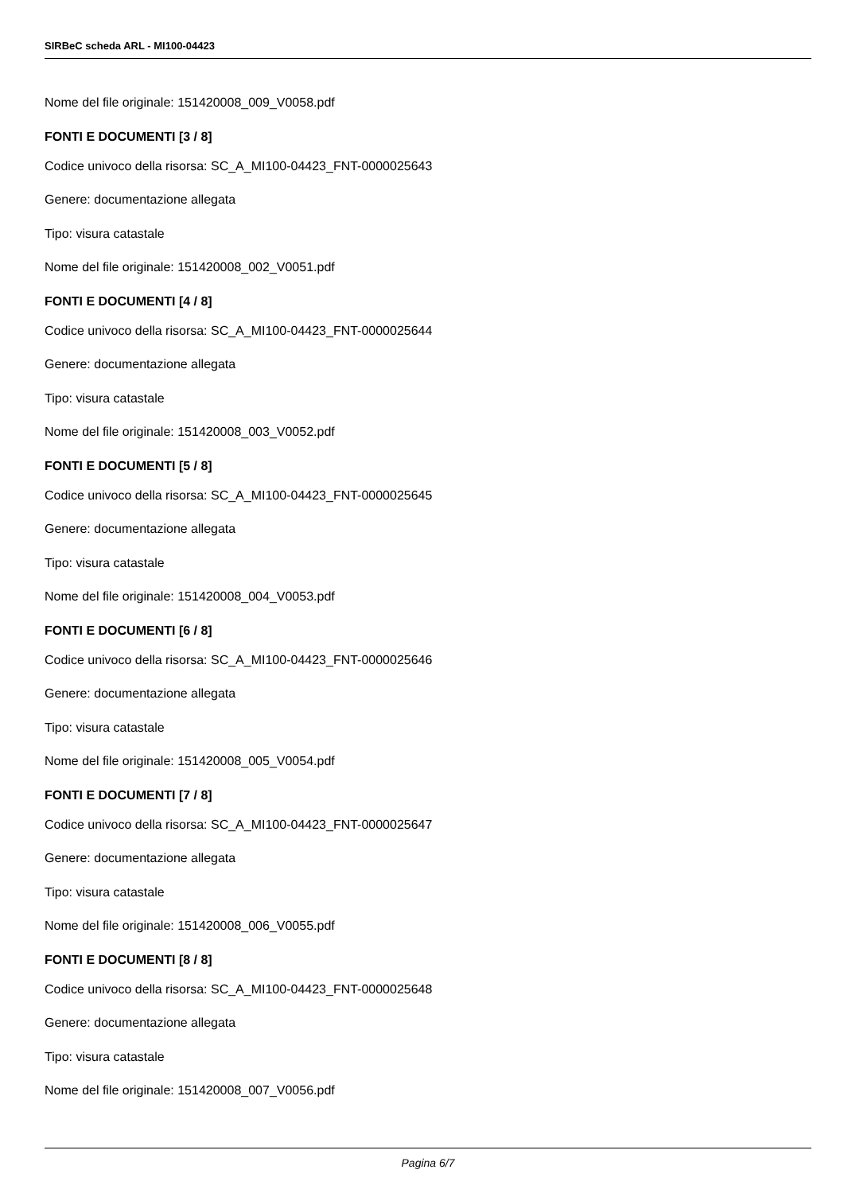SIRBeC scheda ARL - MI100-04423
Nome del file originale: 151420008_009_V0058.pdf
FONTI E DOCUMENTI [3 / 8]
Codice univoco della risorsa: SC_A_MI100-04423_FNT-0000025643
Genere: documentazione allegata
Tipo: visura catastale
Nome del file originale: 151420008_002_V0051.pdf
FONTI E DOCUMENTI [4 / 8]
Codice univoco della risorsa: SC_A_MI100-04423_FNT-0000025644
Genere: documentazione allegata
Tipo: visura catastale
Nome del file originale: 151420008_003_V0052.pdf
FONTI E DOCUMENTI [5 / 8]
Codice univoco della risorsa: SC_A_MI100-04423_FNT-0000025645
Genere: documentazione allegata
Tipo: visura catastale
Nome del file originale: 151420008_004_V0053.pdf
FONTI E DOCUMENTI [6 / 8]
Codice univoco della risorsa: SC_A_MI100-04423_FNT-0000025646
Genere: documentazione allegata
Tipo: visura catastale
Nome del file originale: 151420008_005_V0054.pdf
FONTI E DOCUMENTI [7 / 8]
Codice univoco della risorsa: SC_A_MI100-04423_FNT-0000025647
Genere: documentazione allegata
Tipo: visura catastale
Nome del file originale: 151420008_006_V0055.pdf
FONTI E DOCUMENTI [8 / 8]
Codice univoco della risorsa: SC_A_MI100-04423_FNT-0000025648
Genere: documentazione allegata
Tipo: visura catastale
Nome del file originale: 151420008_007_V0056.pdf
Pagina 6/7